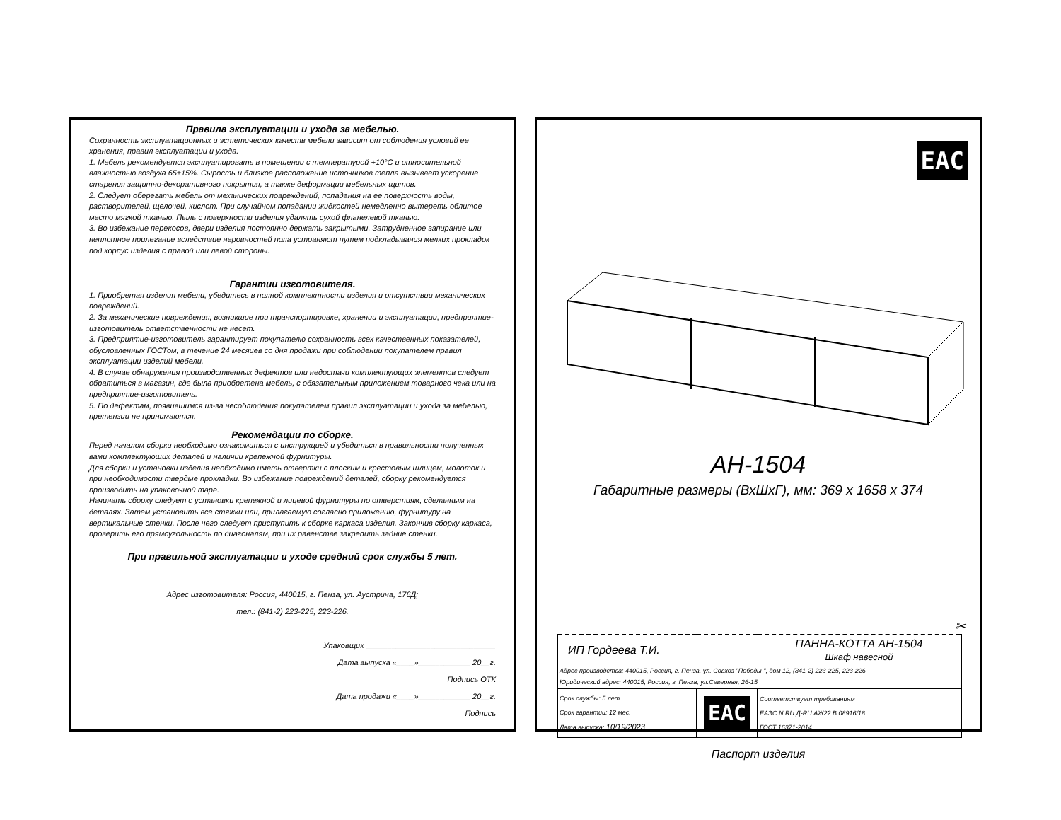Правила эксплуатации и ухода за мебелью.
Сохранность эксплуатационных и эстетических качеств мебели зависит от соблюдения условий ее хранения, правил эксплуатации и ухода.
1. Мебель рекомендуется эксплуатировать в помещении с температурой +10°С и относительной влажностью воздуха 65±15%. Сырость и близкое расположение источников тепла вызывает ускорение старения защитно-декоративного покрытия, а также деформации мебельных щитов.
2. Следует оберегать мебель от механических повреждений, попадания на ее поверхность воды, растворителей, щелочей, кислот. При случайном попадании жидкостей немедленно вытереть облитое место мягкой тканью. Пыль с поверхности изделия удалять сухой фланелевой тканью.
3. Во избежание перекосов, двери изделия постоянно держать закрытыми. Затрудненное запирание или неплотное прилегание вследствие неровностей пола устраняют путем подкладывания мелких прокладок под корпус изделия с правой или левой стороны.
Гарантии изготовителя.
1. Приобретая изделия мебели, убедитесь в полной комплектности изделия и отсутствии механических повреждений.
2. За механические повреждения, возникшие при транспортировке, хранении и эксплуатации, предприятие-изготовитель ответственности не несет.
3. Предприятие-изготовитель гарантирует покупателю сохранность всех качественных показателей, обусловленных ГОСТом, в течение 24 месяцев со дня продажи при соблюдении покупателем правил эксплуатации изделий мебели.
4. В случае обнаружения производственных дефектов или недостачи комплектующих элементов следует обратиться в магазин, где была приобретена мебель, с обязательным приложением товарного чека или на предприятие-изготовитель.
5. По дефектам, появившимся из-за несоблюдения покупателем правил эксплуатации и ухода за мебелью, претензии не принимаются.
Рекомендации по сборке.
Перед началом сборки необходимо ознакомиться с инструкцией и убедиться в правильности полученных вами комплектующих деталей и наличии крепежной фурнитуры.
Для сборки и установки изделия необходимо иметь отвертки с плоским и крестовым шлицем, молоток и при необходимости твердые прокладки. Во избежание повреждений деталей, сборку рекомендуется производить на упаковочной таре.
Начинать сборку следует с установки крепежной и лицевой фурнитуры по отверстиям, сделанным на деталях. Затем установить все стяжки или, прилагаемую согласно приложению, фурнитуру на вертикальные стенки. После чего следует приступить к сборке каркаса изделия. Закончив сборку каркаса, проверить его прямоугольность по диагоналям, при их равенстве закрепить задние стенки.
При правильной эксплуатации и уходе средний срок службы 5 лет.
Адрес изготовителя: Россия, 440015, г. Пенза, ул. Аустрина, 176Д;
тел.: (841-2) 223-225, 223-226.
Упаковщик ______________________________
Дата выпуска «____»____________ 20__г.
Подпись ОТК
Дата продажи «____»____________ 20__г.
Подпись
EAC
АН-1504
Габаритные размеры (ВхШхГ), мм: 369 х 1658 х 374
✂
| ИП Гордеева Т.И. | | ПАННА-КОТТА АН-1504 Шкаф навесной |
| Адрес производства: 440015, Россия, г. Пенза, ул. Совхоз "Победы ", дом 12, (841-2) 223-225, 223-226 | | |
| Юридический адрес: 440015, Россия, г. Пенза, ул.Северная, 26-15 | | |
| Срок службы: 5 лет Срок гарантии: 12 мес. Дата выпуска: 10/19/2023 | EAC | Соответствует требованиям ЕАЭС N RU Д-RU.АЖ22.В.08916/18 ГОСТ 16371-2014 |
Паспорт изделия